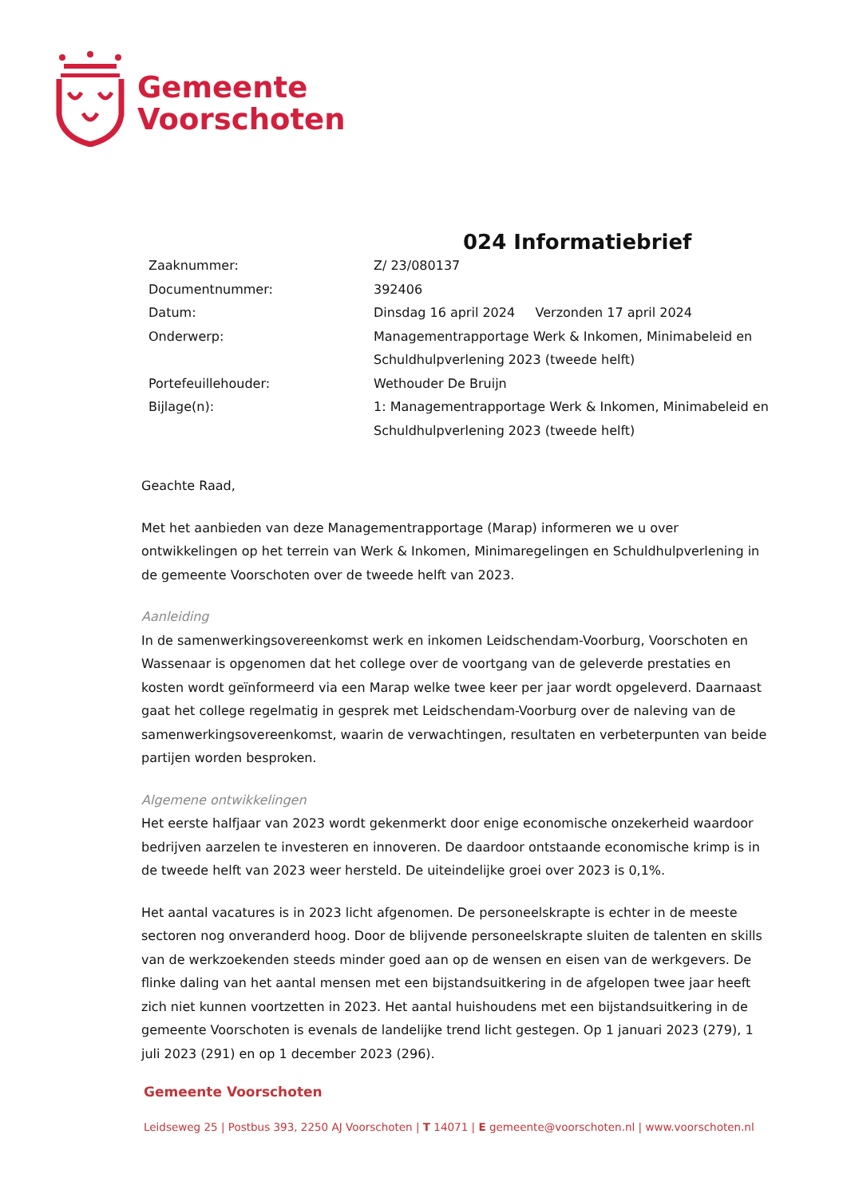Gemeente
Voorschoten
024 Informatiebrief
| Zaaknummer: | Z/ 23/080137 |
| Documentnummer: | 392406 |
| Datum: | Dinsdag 16 april 2024 Verzonden 17 april 2024 |
| Onderwerp: | Managementrapportage Werk & Inkomen, Minimabeleid en Schuldhulpverlening 2023 (tweede helft) |
| Portefeuillehouder: | Wethouder De Bruijn |
| Bijlage(n): | 1: Managementrapportage Werk & Inkomen, Minimabeleid en Schuldhulpverlening 2023 (tweede helft) |
Geachte Raad,
Met het aanbieden van deze Managementrapportage (Marap) informeren we u over ontwikkelingen op het terrein van Werk & Inkomen, Minimaregelingen en Schuldhulpverlening in de gemeente Voorschoten over de tweede helft van 2023.
Aanleiding
In de samenwerkingsovereenkomst werk en inkomen Leidschendam-Voorburg, Voorschoten en Wassenaar is opgenomen dat het college over de voortgang van de geleverde prestaties en kosten wordt geïnformeerd via een Marap welke twee keer per jaar wordt opgeleverd. Daarnaast gaat het college regelmatig in gesprek met Leidschendam-Voorburg over de naleving van de samenwerkingsovereenkomst, waarin de verwachtingen, resultaten en verbeterpunten van beide partijen worden besproken.
Algemene ontwikkelingen
Het eerste halfjaar van 2023 wordt gekenmerkt door enige economische onzekerheid waardoor bedrijven aarzelen te investeren en innoveren. De daardoor ontstaande economische krimp is in de tweede helft van 2023 weer hersteld. De uiteindelijke groei over 2023 is 0,1%.
Het aantal vacatures is in 2023 licht afgenomen. De personeelskrapte is echter in de meeste sectoren nog onveranderd hoog. Door de blijvende personeelskrapte sluiten de talenten en skills van de werkzoekenden steeds minder goed aan op de wensen en eisen van de werkgevers. De flinke daling van het aantal mensen met een bijstandsuitkering in de afgelopen twee jaar heeft zich niet kunnen voortzetten in 2023. Het aantal huishoudens met een bijstandsuitkering in de gemeente Voorschoten is evenals de landelijke trend licht gestegen. Op 1 januari 2023 (279), 1 juli 2023 (291) en op 1 december 2023 (296).
Gemeente Voorschoten
Leidseweg 25 | Postbus 393, 2250 AJ Voorschoten | T 14071 | E gemeente@voorschoten.nl | www.voorschoten.nl